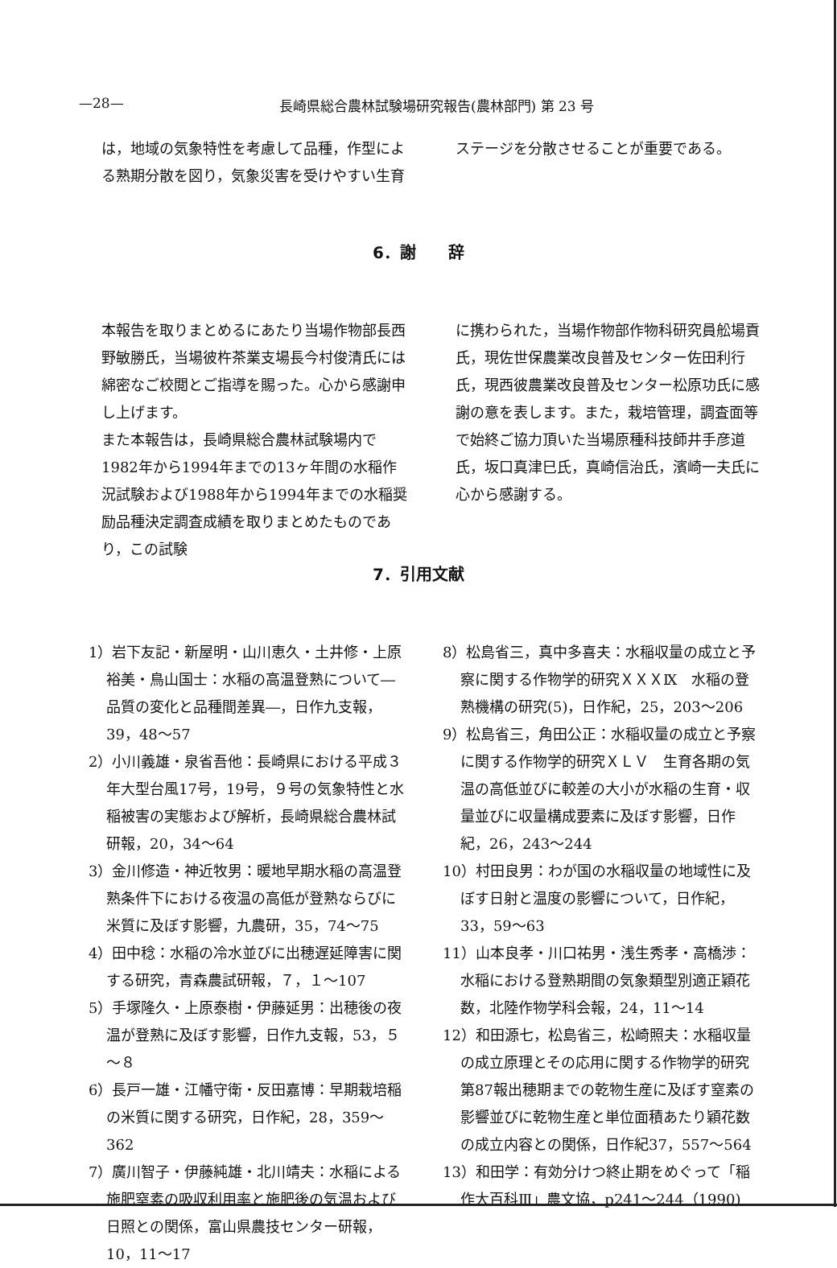—28— 長崎県総合農林試験場研究報告(農林部門) 第 23 号
は，地域の気象特性を考慮して品種，作型による熟期分散を図り，気象災害を受けやすい生育
ステージを分散させることが重要である。
6．謝　　辞
本報告を取りまとめるにあたり当場作物部長西野敏勝氏，当場彼杵茶業支場長今村俊清氏には綿密なご校閲とご指導を賜った。心から感謝申し上げます。
また本報告は，長崎県総合農林試験場内で1982年から1994年までの13ヶ年間の水稲作況試験および1988年から1994年までの水稲奨励品種決定調査成績を取りまとめたものであり，この試験
に携わられた，当場作物部作物科研究員舩場貢氏，現佐世保農業改良普及センター佐田利行氏，現西彼農業改良普及センター松原功氏に感謝の意を表します。また，栽培管理，調査面等で始終ご協力頂いた当場原種科技師井手彦道氏，坂口真津巳氏，真崎信治氏，濱崎一夫氏に心から感謝する。
7．引用文献
1）岩下友記・新屋明・山川恵久・土井修・上原裕美・鳥山国士：水稲の高温登熟について―品質の変化と品種間差異―，日作九支報，39，48～57
2）小川義雄・泉省吾他：長崎県における平成３年大型台風17号，19号，９号の気象特性と水稲被害の実態および解析，長崎県総合農林試研報，20，34～64
3）金川修造・神近牧男：暖地早期水稲の高温登熟条件下における夜温の高低が登熟ならびに米質に及ぼす影響，九農研，35，74～75
4）田中稔：水稲の冷水並びに出穂遅延障害に関する研究，青森農試研報，７，１～107
5）手塚隆久・上原泰樹・伊藤延男：出穂後の夜温が登熟に及ぼす影響，日作九支報，53，５～８
6）長戸一雄・江幡守衛・反田嘉博：早期栽培稲の米質に関する研究，日作紀，28，359～362
7）廣川智子・伊藤純雄・北川靖夫：水稲による施肥窒素の吸収利用率と施肥後の気温および日照との関係，富山県農技センター研報，10，11～17
8）松島省三，真中多喜夫：水稲収量の成立と予察に関する作物学的研究ＸＸＸⅨ　水稲の登熟機構の研究(5)，日作紀，25，203～206
9）松島省三，角田公正：水稲収量の成立と予察に関する作物学的研究ＸＬＶ　生育各期の気温の高低並びに較差の大小が水稲の生育・収量並びに収量構成要素に及ぼす影響，日作紀，26，243～244
10）村田良男：わが国の水稲収量の地域性に及ぼす日射と温度の影響について，日作紀，33，59～63
11）山本良孝・川口祐男・浅生秀孝・高橋渉：水稲における登熟期間の気象類型別適正穎花数，北陸作物学科会報，24，11～14
12）和田源七，松島省三，松崎照夫：水稲収量の成立原理とその応用に関する作物学的研究　第87報出穂期までの乾物生産に及ぼす窒素の影響並びに乾物生産と単位面積あたり穎花数の成立内容との関係，日作紀37，557～564
13）和田学：有効分けつ終止期をめぐって「稲作大百科Ⅲ」農文協，p241～244（1990)